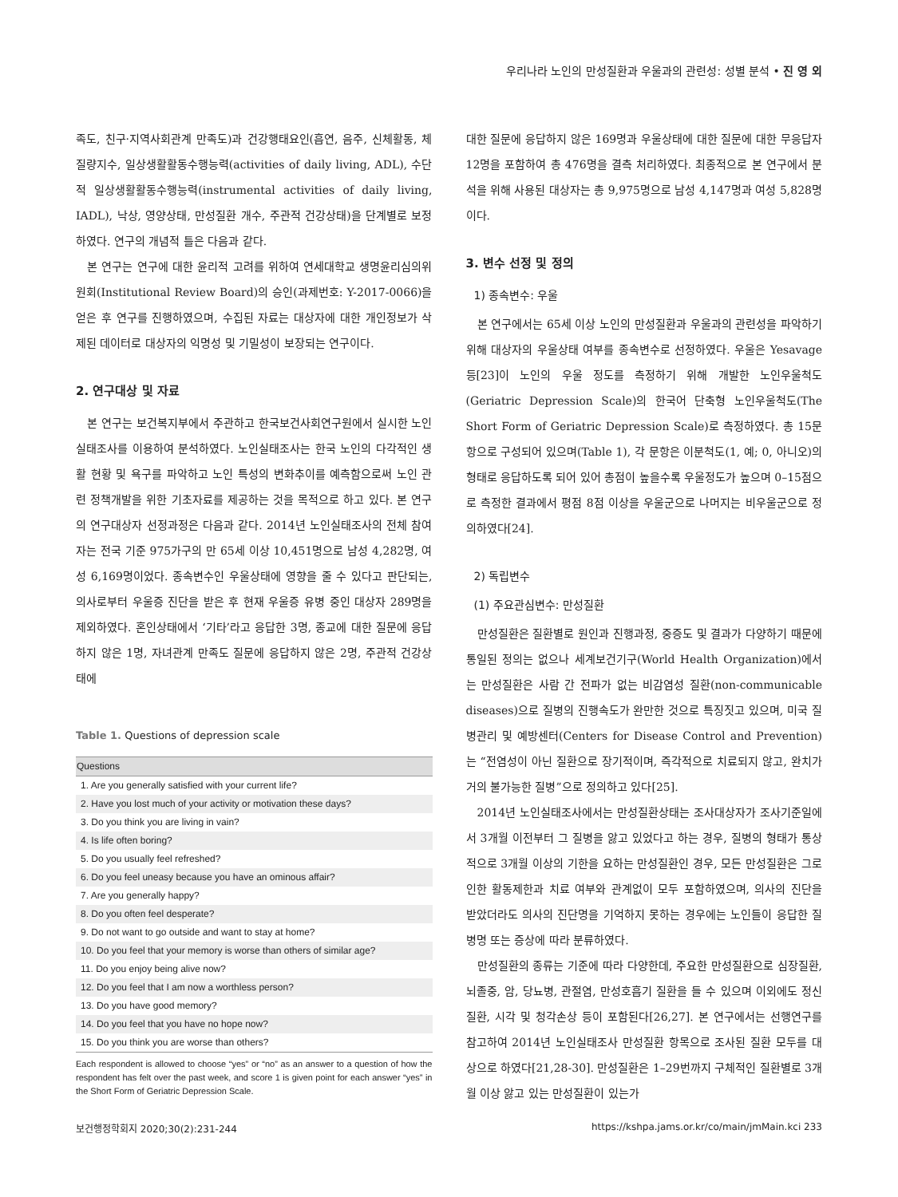우리나라 노인의 만성질환과 우울과의 관련성: 성별 분석 • 진 영 외
족도, 친구·지역사회관계 만족도)과 건강행태요인(흡연, 음주, 신체활동, 체질량지수, 일상생활활동수행능력(activities of daily living, ADL), 수단적 일상생활활동수행능력(instrumental activities of daily living, IADL), 낙상, 영양상태, 만성질환 개수, 주관적 건강상태)을 단계별로 보정하였다. 연구의 개념적 틀은 다음과 같다.
본 연구는 연구에 대한 윤리적 고려를 위하여 연세대학교 생명윤리심의위원회(Institutional Review Board)의 승인(과제번호: Y-2017-0066)을 얻은 후 연구를 진행하였으며, 수집된 자료는 대상자에 대한 개인정보가 삭제된 데이터로 대상자의 익명성 및 기밀성이 보장되는 연구이다.
2. 연구대상 및 자료
본 연구는 보건복지부에서 주관하고 한국보건사회연구원에서 실시한 노인실태조사를 이용하여 분석하였다. 노인실태조사는 한국 노인의 다각적인 생활 현황 및 욕구를 파악하고 노인 특성의 변화추이를 예측함으로써 노인 관련 정책개발을 위한 기초자료를 제공하는 것을 목적으로 하고 있다. 본 연구의 연구대상자 선정과정은 다음과 같다. 2014년 노인실태조사의 전체 참여자는 전국 기준 975가구의 만 65세 이상 10,451명으로 남성 4,282명, 여성 6,169명이었다. 종속변수인 우울상태에 영향을 줄 수 있다고 판단되는, 의사로부터 우울증 진단을 받은 후 현재 우울증 유병 중인 대상자 289명을 제외하였다. 혼인상태에서 ‘기타’라고 응답한 3명, 종교에 대한 질문에 응답하지 않은 1명, 자녀관계 만족도 질문에 응답하지 않은 2명, 주관적 건강상태에
Table 1. Questions of depression scale
| Questions |
| --- |
| 1. Are you generally satisfied with your current life? |
| 2. Have you lost much of your activity or motivation these days? |
| 3. Do you think you are living in vain? |
| 4. Is life often boring? |
| 5. Do you usually feel refreshed? |
| 6. Do you feel uneasy because you have an ominous affair? |
| 7. Are you generally happy? |
| 8. Do you often feel desperate? |
| 9. Do not want to go outside and want to stay at home? |
| 10. Do you feel that your memory is worse than others of similar age? |
| 11. Do you enjoy being alive now? |
| 12. Do you feel that I am now a worthless person? |
| 13. Do you have good memory? |
| 14. Do you feel that you have no hope now? |
| 15. Do you think you are worse than others? |
Each respondent is allowed to choose “yes” or “no” as an answer to a question of how the respondent has felt over the past week, and score 1 is given point for each answer “yes” in the Short Form of Geriatric Depression Scale.
대한 질문에 응답하지 않은 169명과 우울상태에 대한 질문에 대한 무응답자 12명을 포함하여 총 476명을 결측 처리하였다. 최종적으로 본 연구에서 분석을 위해 사용된 대상자는 총 9,975명으로 남성 4,147명과 여성 5,828명이다.
3. 변수 선정 및 정의
1) 종속변수: 우울
본 연구에서는 65세 이상 노인의 만성질환과 우울과의 관련성을 파악하기 위해 대상자의 우울상태 여부를 종속변수로 선정하였다. 우울은 Yesavage 등[23]이 노인의 우울 정도를 측정하기 위해 개발한 노인우울척도(Geriatric Depression Scale)의 한국어 단축형 노인우울척도(The Short Form of Geriatric Depression Scale)로 측정하였다. 총 15문항으로 구성되어 있으며(Table 1), 각 문항은 이분척도(1, 예; 0, 아니오)의 형태로 응답하도록 되어 있어 총점이 높을수록 우울정도가 높으며 0–15점으로 측정한 결과에서 평점 8점 이상을 우울군으로 나머지는 비우울군으로 정의하였다[24].
2) 독립변수
(1) 주요관심변수: 만성질환
만성질환은 질환별로 원인과 진행과정, 중증도 및 결과가 다양하기 때문에 통일된 정의는 없으나 세계보건기구(World Health Organization)에서는 만성질환은 사람 간 전파가 없는 비감염성 질환(non-communicable diseases)으로 질병의 진행속도가 완만한 것으로 특징짓고 있으며, 미국 질병관리 및 예방센터(Centers for Disease Control and Prevention)는 “전염성이 아닌 질환으로 장기적이며, 즉각적으로 치료되지 않고, 완치가 거의 불가능한 질병”으로 정의하고 있다[25].
2014년 노인실태조사에서는 만성질환상태는 조사대상자가 조사기준일에서 3개월 이전부터 그 질병을 앓고 있었다고 하는 경우, 질병의 형태가 통상적으로 3개월 이상의 기한을 요하는 만성질환인 경우, 모든 만성질환은 그로 인한 활동제한과 치료 여부와 관계없이 모두 포함하였으며, 의사의 진단을 받았더라도 의사의 진단명을 기억하지 못하는 경우에는 노인들이 응답한 질병명 또는 증상에 따라 분류하였다.
만성질환의 종류는 기준에 따라 다양한데, 주요한 만성질환으로 심장질환, 뇌졸중, 암, 당뇨병, 관절염, 만성호흡기 질환을 들 수 있으며 이외에도 정신질환, 시각 및 청각손상 등이 포함된다[26,27]. 본 연구에서는 선행연구를 참고하여 2014년 노인실태조사 만성질환 항목으로 조사된 질환 모두를 대상으로 하였다[21,28-30]. 만성질환은 1–29번까지 구체적인 질환별로 3개월 이상 앓고 있는 만성질환이 있는가
보건행정학회지 2020;30(2):231-244 https://kshpa.jams.or.kr/co/main/jmMain.kci 233